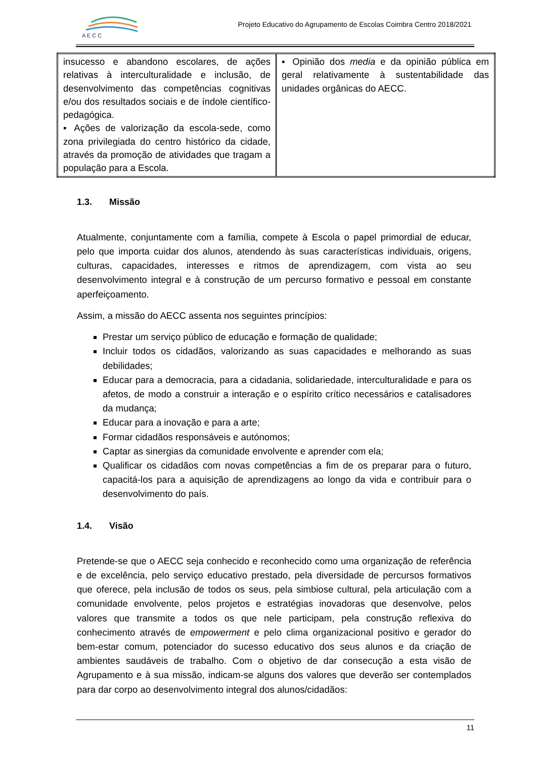A E C C
Projeto Educativo do Agrupamento de Escolas Coimbra Centro 2018/2021
| insucesso e abandono escolares, de ações relativas à interculturalidade e inclusão, de desenvolvimento das competências cognitivas e/ou dos resultados sociais e de índole científico-pedagógica. ▪ Ações de valorização da escola-sede, como zona privilegiada do centro histórico da cidade, através da promoção de atividades que tragam a população para a Escola. | ▪ Opinião dos media e da opinião pública em geral relativamente à sustentabilidade das unidades orgânicas do AECC. |
1.3. Missão
Atualmente, conjuntamente com a família, compete à Escola o papel primordial de educar, pelo que importa cuidar dos alunos, atendendo às suas características individuais, origens, culturas, capacidades, interesses e ritmos de aprendizagem, com vista ao seu desenvolvimento integral e à construção de um percurso formativo e pessoal em constante aperfeiçoamento.
Assim, a missão do AECC assenta nos seguintes princípios:
Prestar um serviço público de educação e formação de qualidade;
Incluir todos os cidadãos, valorizando as suas capacidades e melhorando as suas debilidades;
Educar para a democracia, para a cidadania, solidariedade, interculturalidade e para os afetos, de modo a construir a interação e o espírito crítico necessários e catalisadores da mudança;
Educar para a inovação e para a arte;
Formar cidadãos responsáveis e autónomos;
Captar as sinergias da comunidade envolvente e aprender com ela;
Qualificar os cidadãos com novas competências a fim de os preparar para o futuro, capacitá-los para a aquisição de aprendizagens ao longo da vida e contribuir para o desenvolvimento do país.
1.4. Visão
Pretende-se que o AECC seja conhecido e reconhecido como uma organização de referência e de excelência, pelo serviço educativo prestado, pela diversidade de percursos formativos que oferece, pela inclusão de todos os seus, pela simbiose cultural, pela articulação com a comunidade envolvente, pelos projetos e estratégias inovadoras que desenvolve, pelos valores que transmite a todos os que nele participam, pela construção reflexiva do conhecimento através de empowerment e pelo clima organizacional positivo e gerador do bem-estar comum, potenciador do sucesso educativo dos seus alunos e da criação de ambientes saudáveis de trabalho. Com o objetivo de dar consecução a esta visão de Agrupamento e à sua missão, indicam-se alguns dos valores que deverão ser contemplados para dar corpo ao desenvolvimento integral dos alunos/cidadãos:
11